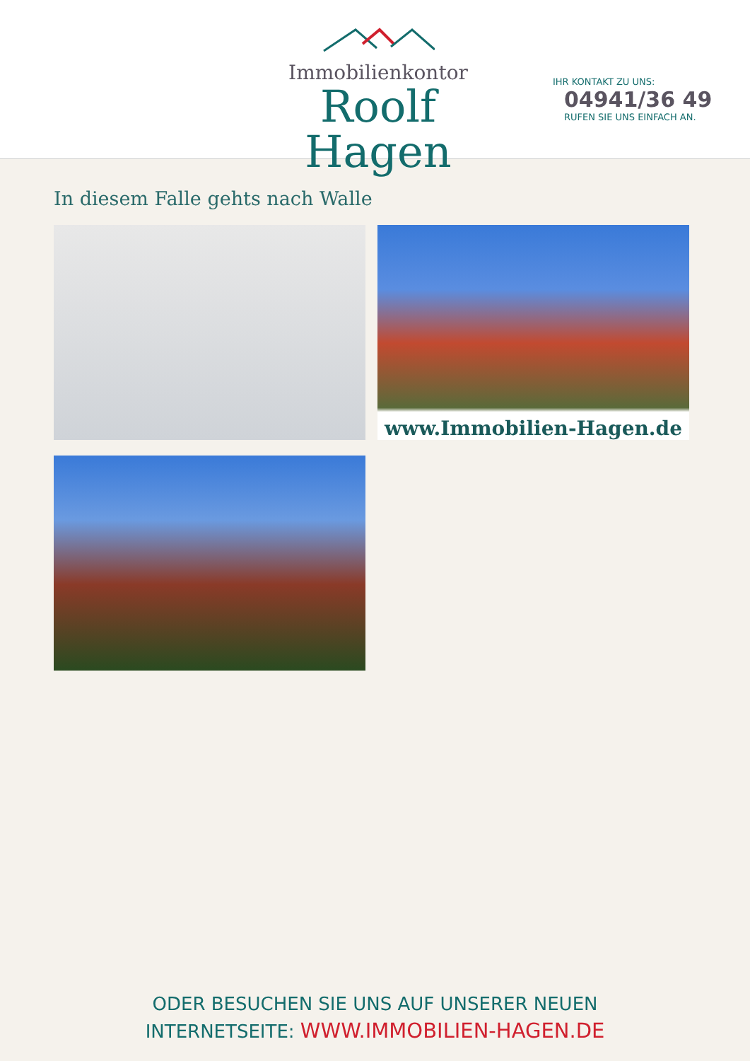Immobilienkontor
Roolf Hagen
IHR KONTAKT ZU UNS:
04941/36 49
RUFEN SIE UNS EINFACH AN.
In diesem Falle gehts nach Walle
www.Immobilien-Hagen.de
ODER BESUCHEN SIE UNS AUF UNSERER NEUEN
INTERNETSEITE: WWW.IMMOBILIEN-HAGEN.DE